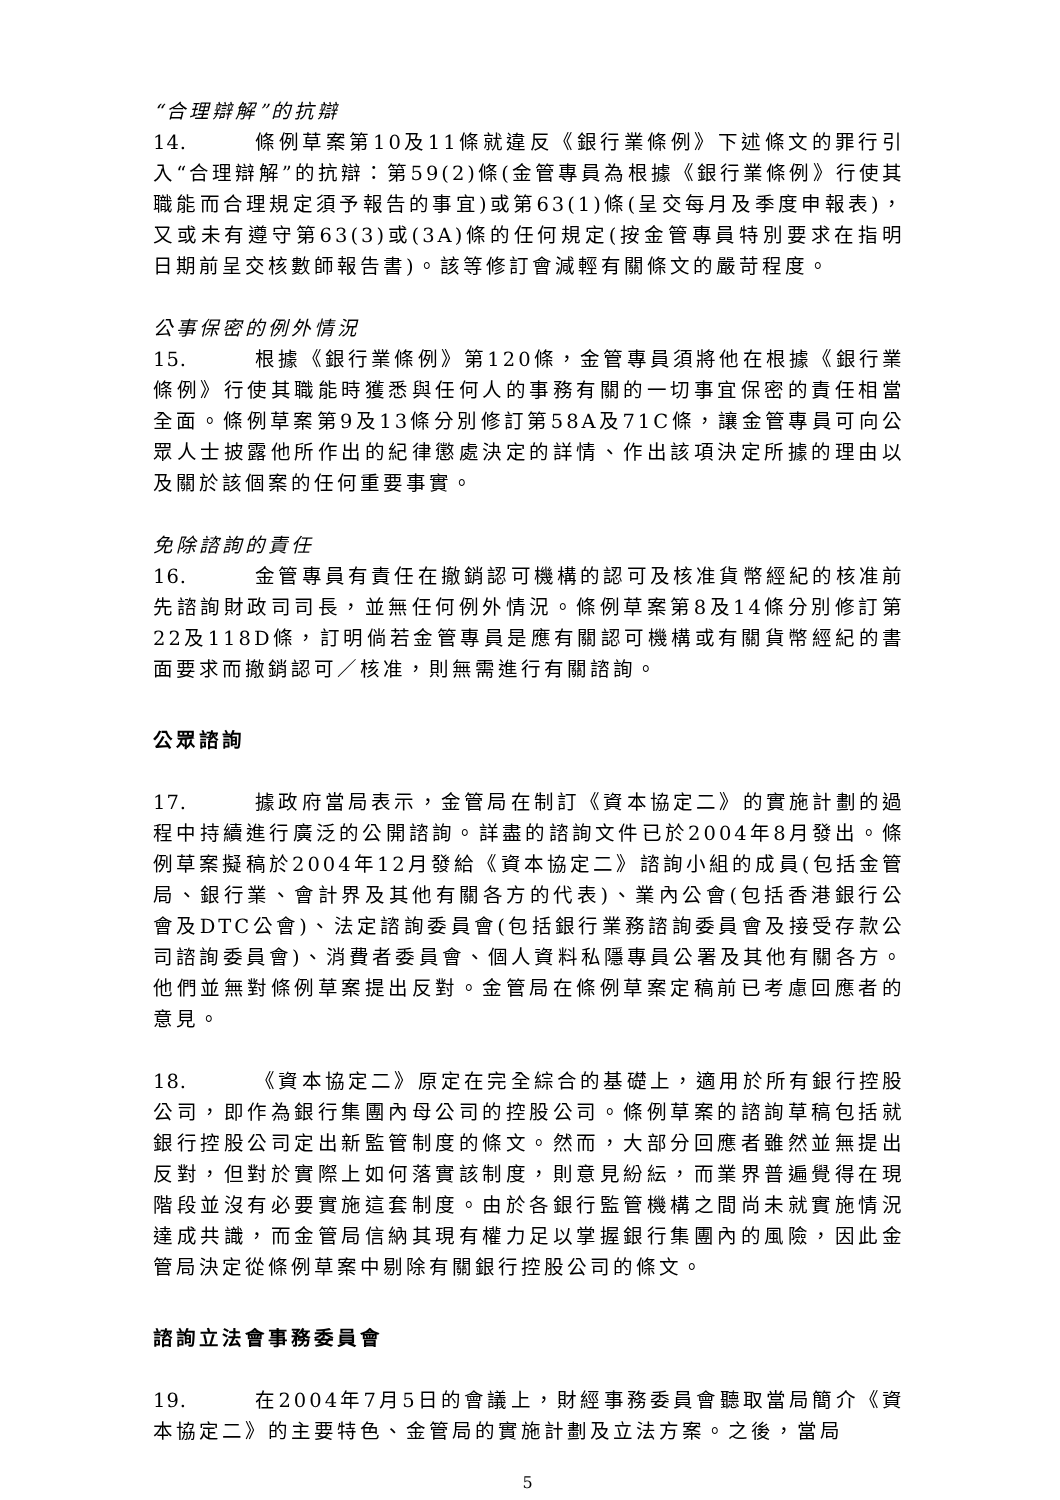“合理辯解”的抗辯
14. 條例草案第10及11條就違反《銀行業條例》下述條文的罪行引入“合理辯解”的抗辯：第59(2)條(金管專員為根據《銀行業條例》行使其職能而合理規定須予報告的事宜)或第63(1)條(呈交每月及季度申報表)，又或未有遵守第63(3)或(3A)條的任何規定(按金管專員特別要求在指明日期前呈交核數師報告書)。該等修訂會減輕有關條文的嚴苛程度。
公事保密的例外情況
15. 根據《銀行業條例》第120條，金管專員須將他在根據《銀行業條例》行使其職能時獲悉與任何人的事務有關的一切事宜保密的責任相當全面。條例草案第9及13條分別修訂第58A及71C條，讓金管專員可向公眾人士披露他所作出的紀律懲處決定的詳情、作出該項決定所據的理由以及關於該個案的任何重要事實。
免除諮詢的責任
16. 金管專員有責任在撤銷認可機構的認可及核准貨幣經紀的核准前先諮詢財政司司長，並無任何例外情況。條例草案第8及14條分別修訂第22及118D條，訂明倘若金管專員是應有關認可機構或有關貨幣經紀的書面要求而撤銷認可／核准，則無需進行有關諮詢。
公眾諮詢
17. 據政府當局表示，金管局在制訂《資本協定二》的實施計劃的過程中持續進行廣泛的公開諮詢。詳盡的諮詢文件已於2004年8月發出。條例草案擬稿於2004年12月發給《資本協定二》諮詢小組的成員(包括金管局、銀行業、會計界及其他有關各方的代表)、業內公會(包括香港銀行公會及DTC公會)、法定諮詢委員會(包括銀行業務諮詢委員會及接受存款公司諮詢委員會)、消費者委員會、個人資料私隱專員公署及其他有關各方。他們並無對條例草案提出反對。金管局在條例草案定稿前已考慮回應者的意見。
18. 《資本協定二》原定在完全綜合的基礎上，適用於所有銀行控股公司，即作為銀行集團內母公司的控股公司。條例草案的諮詢草稿包括就銀行控股公司定出新監管制度的條文。然而，大部分回應者雖然並無提出反對，但對於實際上如何落實該制度，則意見紛紜，而業界普遍覺得在現階段並沒有必要實施這套制度。由於各銀行監管機構之間尚未就實施情況達成共識，而金管局信納其現有權力足以掌握銀行集團內的風險，因此金管局決定從條例草案中剔除有關銀行控股公司的條文。
諮詢立法會事務委員會
19. 在2004年7月5日的會議上，財經事務委員會聽取當局簡介《資本協定二》的主要特色、金管局的實施計劃及立法方案。之後，當局
5